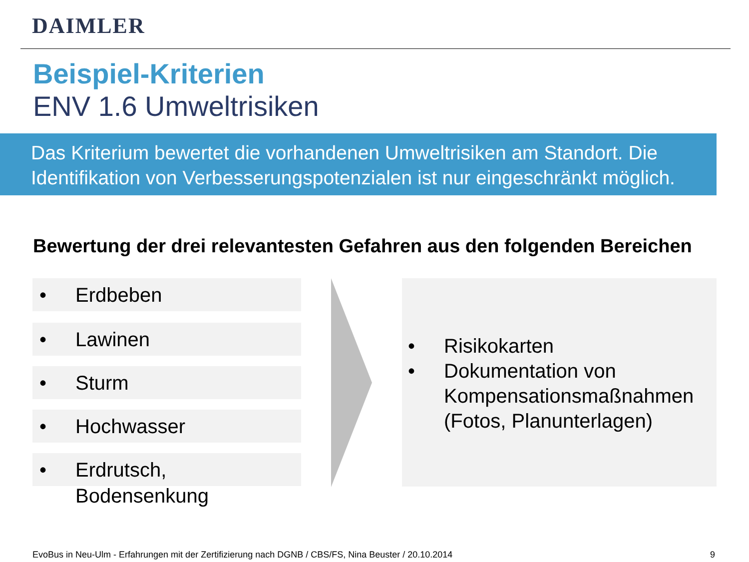DAIMLER
Beispiel-Kriterien
ENV 1.6 Umweltrisiken
Das Kriterium bewertet die vorhandenen Umweltrisiken am Standort. Die Identifikation von Verbesserungspotenzialen ist nur eingeschränkt möglich.
Bewertung der drei relevantesten Gefahren aus den folgenden Bereichen
• Erdbeben
• Lawinen
• Sturm
• Hochwasser
• Erdrutsch,
Bodensenkung
• Risikokarten
• Dokumentation von Kompensationsmaßnahmen (Fotos, Planunterlagen)
EvoBus in Neu-Ulm - Erfahrungen mit der Zertifizierung nach DGNB / CBS/FS, Nina Beuster / 20.10.2014
9